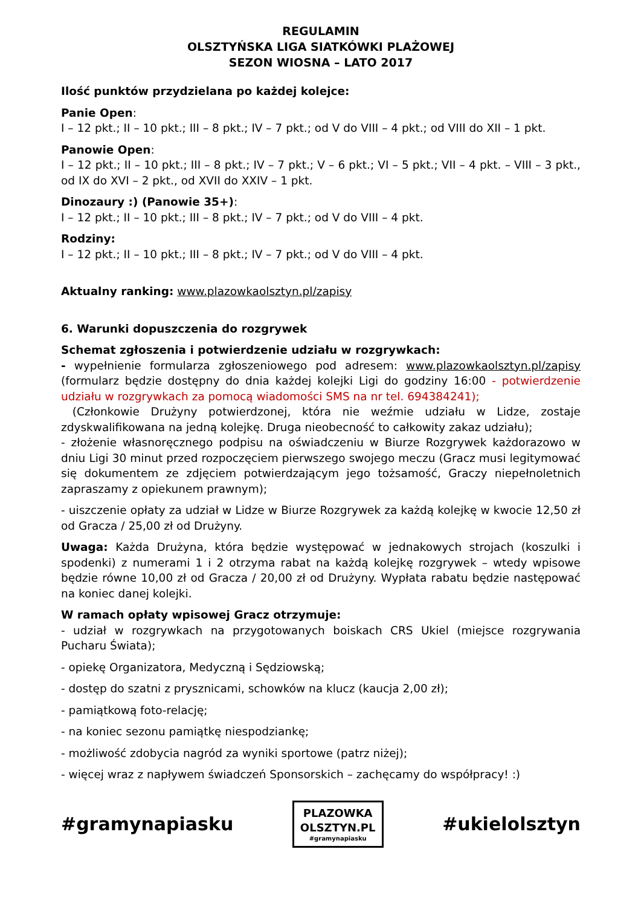REGULAMIN
OLSZTYŃSKA LIGA SIATKÓWKI PLAŻOWEJ
SEZON WIOSNA – LATO 2017
Ilość punktów przydzielana po każdej kolejce:
Panie Open:
I – 12 pkt.; II – 10 pkt.; III – 8 pkt.; IV – 7 pkt.; od V do VIII – 4 pkt.; od VIII do XII – 1 pkt.
Panowie Open:
I – 12 pkt.; II – 10 pkt.; III – 8 pkt.; IV – 7 pkt.; V – 6 pkt.; VI – 5 pkt.; VII – 4 pkt. – VIII – 3 pkt., od IX do XVI – 2 pkt., od XVII do XXIV – 1 pkt.
Dinozaury :) (Panowie 35+):
I – 12 pkt.; II – 10 pkt.; III – 8 pkt.; IV – 7 pkt.; od V do VIII – 4 pkt.
Rodziny:
I – 12 pkt.; II – 10 pkt.; III – 8 pkt.; IV – 7 pkt.; od V do VIII – 4 pkt.
Aktualny ranking: www.plazowkaolsztyn.pl/zapisy
6. Warunki dopuszczenia do rozgrywek
Schemat zgłoszenia i potwierdzenie udziału w rozgrywkach:
- wypełnienie formularza zgłoszeniowego pod adresem: www.plazowkaolsztyn.pl/zapisy (formularz będzie dostępny do dnia każdej kolejki Ligi do godziny 16:00 - potwierdzenie udziału w rozgrywkach za pomocą wiadomości SMS na nr tel. 694384241);
(Członkowie Drużyny potwierdzonej, która nie weźmie udziału w Lidze, zostaje zdyskwalifikowana na jedną kolejkę. Druga nieobecność to całkowity zakaz udziału);
- złożenie własnoręcznego podpisu na oświadczeniu w Biurze Rozgrywek każdorazowo w dniu Ligi 30 minut przed rozpoczęciem pierwszego swojego meczu (Gracz musi legitymować się dokumentem ze zdjęciem potwierdzającym jego tożsamość, Graczy niepełnoletnich zapraszamy z opiekunem prawnym);
- uiszczenie opłaty za udział w Lidze w Biurze Rozgrywek za każdą kolejkę w kwocie 12,50 zł od Gracza / 25,00 zł od Drużyny.
Uwaga: Każda Drużyna, która będzie występować w jednakowych strojach (koszulki i spodenki) z numerami 1 i 2 otrzyma rabat na każdą kolejkę rozgrywek – wtedy wpisowe będzie równe 10,00 zł od Gracza / 20,00 zł od Drużyny. Wypłata rabatu będzie następować na koniec danej kolejki.
W ramach opłaty wpisowej Gracz otrzymuje:
- udział w rozgrywkach na przygotowanych boiskach CRS Ukiel (miejsce rozgrywania Pucharu Świata);
- opiekę Organizatora, Medyczną i Sędziowską;
- dostęp do szatni z prysznicami, schowków na klucz (kaucja 2,00 zł);
- pamiątkową foto-relację;
- na koniec sezonu pamiątkę niespodziankę;
- możliwość zdobycia nagród za wyniki sportowe (patrz niżej);
- więcej wraz z napływem świadczeń Sponsorskich – zachęcamy do współpracy! :)
#gramynapiasku
PLAZOWKA
OLSZTYN.PL
#gramynapiasku
#ukielolsztyn